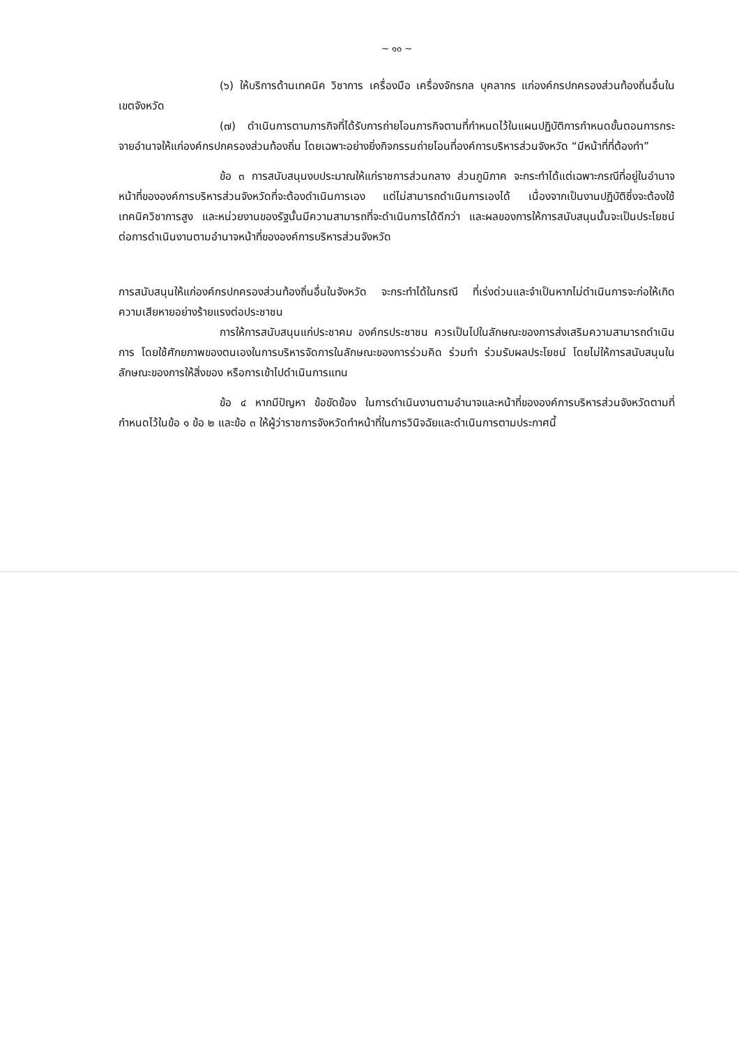~ ๑๐ ~
(๖) ให้บริการด้านเทคนิค วิชาการ เครื่องมือ เครื่องจักรกล บุคลากร แก่องค์กรปกครองส่วนท้องถิ่นอื่นในเขตจังหวัด
(๗) ดำเนินการตามภารกิจที่ได้รับการถ่ายโอนภารกิจตามที่กำหนดไว้ในแผนปฏิบัติการกำหนดขั้นตอนการกระจายอำนาจให้แก่องค์กรปกครองส่วนท้องถิ่น โดยเฉพาะอย่างยิ่งกิจกรรมถ่ายโอนที่องค์การบริหารส่วนจังหวัด “มีหน้าที่ที่ต้องทำ”
ข้อ ๓ การสนับสนุนงบประมาณให้แก่ราชการส่วนกลาง ส่วนภูมิภาค จะกระทำได้แต่เฉพาะกรณีที่อยู่ในอำนาจหน้าที่ขององค์การบริหารส่วนจังหวัดที่จะต้องดำเนินการเอง แต่ไม่สามารถดำเนินการเองได้ เนื่องจากเป็นงานปฏิบัติซึ่งจะต้องใช้เทคนิควิชาการสูง และหน่วยงานของรัฐนั้นมีความสามารถที่จะดำเนินการได้ดีกว่า และผลของการให้การสนับสนุนนั้นจะเป็นประโยชน์ต่อการดำเนินงานตามอำนาจหน้าที่ขององค์การบริหารส่วนจังหวัด
การสนับสนุนให้แก่องค์กรปกครองส่วนท้องถิ่นอื่นในจังหวัด จะกระทำได้ในกรณี ที่เร่งด่วนและจำเป็นหากไม่ดำเนินการจะก่อให้เกิดความเสียหายอย่างร้ายแรงต่อประชาชน
การให้การสนับสนุนแก่ประชาคม องค์กรประชาชน ควรเป็นไปในลักษณะของการส่งเสริมความสามารถดำเนินการ โดยใช้ศักยภาพของตนเองในการบริหารจัดการในลักษณะของการร่วมคิด ร่วมทำ ร่วมรับผลประโยชน์ โดยไม่ให้การสนับสนุนในลักษณะของการให้สิ่งของ หรือการเข้าไปดำเนินการแทน
ข้อ ๔ หากมีปัญหา ข้อขัดข้อง ในการดำเนินงานตามอำนาจและหน้าที่ขององค์การบริหารส่วนจังหวัดตามที่กำหนดไว้ในข้อ ๑ ข้อ ๒ และข้อ ๓ ให้ผู้ว่าราชการจังหวัดทำหน้าที่ในการวินิจฉัยและดำเนินการตามประกาศนี้